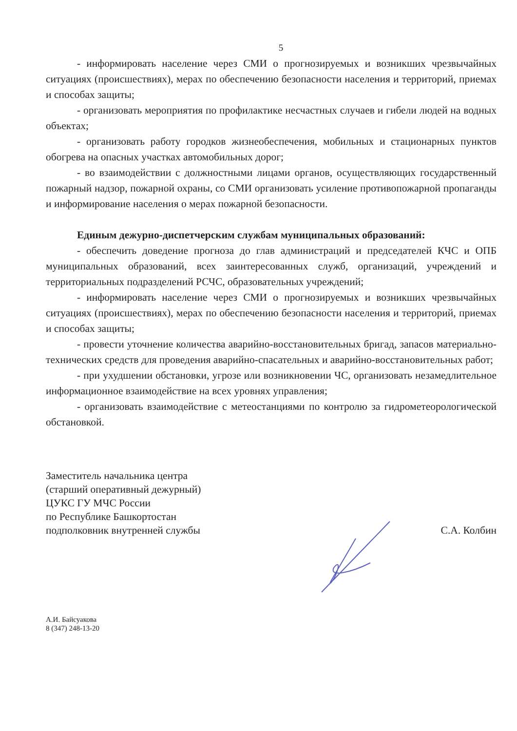5
- информировать население через СМИ о прогнозируемых и возникших чрезвычайных ситуациях (происшествиях), мерах по обеспечению безопасности населения и территорий, приемах и способах защиты;
- организовать мероприятия по профилактике несчастных случаев и гибели людей на водных объектах;
- организовать работу городков жизнеобеспечения, мобильных и стационарных пунктов обогрева на опасных участках автомобильных дорог;
- во взаимодействии с должностными лицами органов, осуществляющих государственный пожарный надзор, пожарной охраны, со СМИ организовать усиление противопожарной пропаганды и информирование населения о мерах пожарной безопасности.
Единым дежурно-диспетчерским службам муниципальных образований:
- обеспечить доведение прогноза до глав администраций и председателей КЧС и ОПБ муниципальных образований, всех заинтересованных служб, организаций, учреждений и территориальных подразделений РСЧС, образовательных учреждений;
- информировать население через СМИ о прогнозируемых и возникших чрезвычайных ситуациях (происшествиях), мерах по обеспечению безопасности населения и территорий, приемах и способах защиты;
- провести уточнение количества аварийно-восстановительных бригад, запасов материально-технических средств для проведения аварийно-спасательных и аварийно-восстановительных работ;
- при ухудшении обстановки, угрозе или возникновении ЧС, организовать незамедлительное информационное взаимодействие на всех уровнях управления;
- организовать взаимодействие с метеостанциями по контролю за гидрометеорологической обстановкой.
Заместитель начальника центра
(старший оперативный дежурный)
ЦУКС ГУ МЧС России
по Республике Башкортостан
подполковник внутренней службы
С.А. Колбин
А.И. Байсуакова
8 (347) 248-13-20